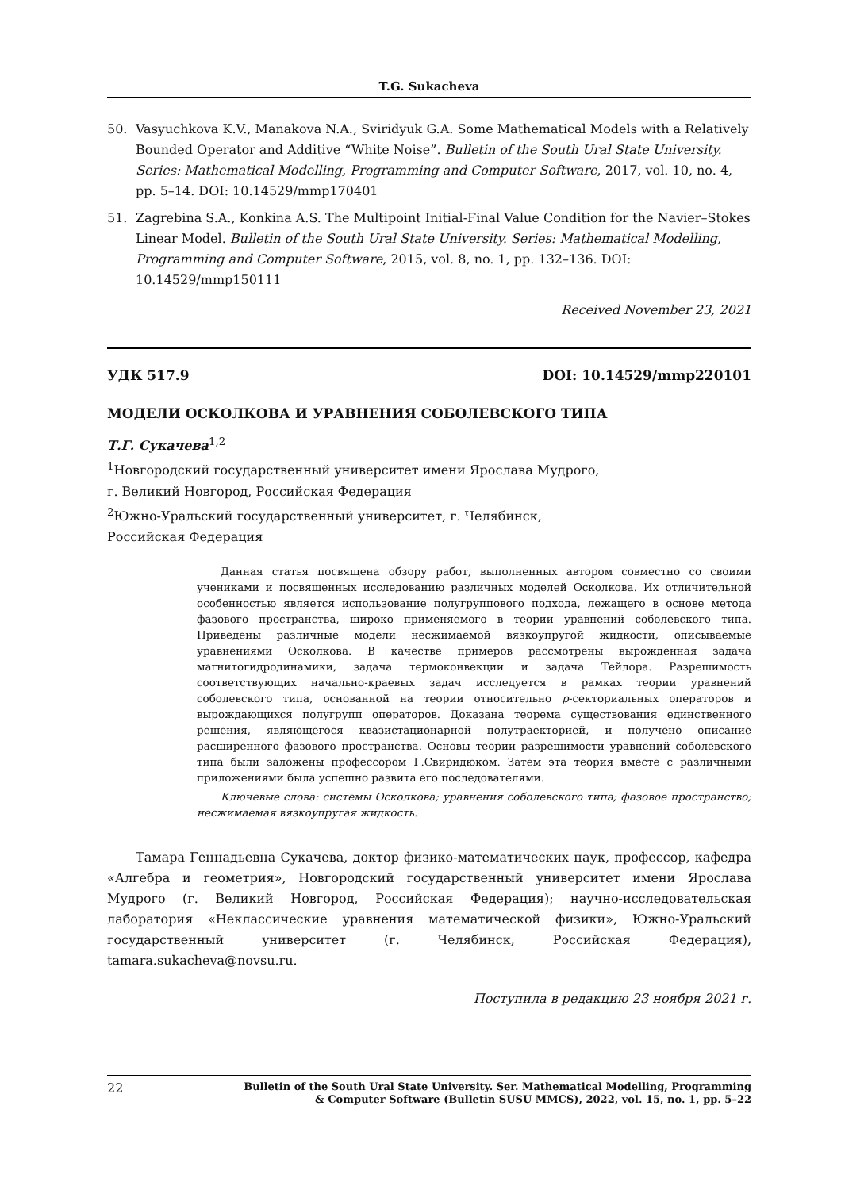T.G. Sukacheva
50. Vasyuchkova K.V., Manakova N.A., Sviridyuk G.A. Some Mathematical Models with a Relatively Bounded Operator and Additive “White Noise”. Bulletin of the South Ural State University. Series: Mathematical Modelling, Programming and Computer Software, 2017, vol. 10, no. 4, pp. 5–14. DOI: 10.14529/mmp170401
51. Zagrebina S.A., Konkina A.S. The Multipoint Initial-Final Value Condition for the Navier–Stokes Linear Model. Bulletin of the South Ural State University. Series: Mathematical Modelling, Programming and Computer Software, 2015, vol. 8, no. 1, pp. 132–136. DOI: 10.14529/mmp150111
Received November 23, 2021
УДК 517.9 DOI: 10.14529/mmp220101
МОДЕЛИ ОСКОЛКОВА И УРАВНЕНИЯ СОБОЛЕВСКОГО ТИПА
Т.Г. Сукачева<sup>1,2</sup>
<sup>1</sup> Новгородский государственный университет имени Ярослава Мудрого,
г. Великий Новгород, Российская Федерация
<sup>2</sup> Южно-Уральский государственный университет, г. Челябинск,
Российская Федерация
Данная статья посвящена обзору работ, выполненных автором совместно со своими учениками и посвященных исследованию различных моделей Осколкова. Их отличительной особенностью является использование полугруппового подхода, лежащего в основе метода фазового пространства, широко применяемого в теории уравнений соболевского типа. Приведены различные модели несжимаемой вязкоупругой жидкости, описываемые уравнениями Осколкова. В качестве примеров рассмотрены вырожденная задача магнитогидродинамики, задача термоконвекции и задача Тейлора. Разрешимость соответствующих начально-краевых задач исследуется в рамках теории уравнений соболевского типа, основанной на теории относительно p-секториальных операторов и вырождающихся полугрупп операторов. Доказана теорема существования единственного решения, являющегося квазистационарной полутраекторией, и получено описание расширенного фазового пространства. Основы теории разрешимости уравнений соболевского типа были заложены профессором Г.Свиридюком. Затем эта теория вместе с различными приложениями была успешно развита его последователями.
Ключевые слова: системы Осколкова; уравнения соболевского типа; фазовое пространство; несжимаемая вязкоупругая жидкость.
Тамара Геннадьевна Сукачева, доктор физико-математических наук, профессор, кафедра «Алгебра и геометрия», Новгородский государственный университет имени Ярослава Мудрого (г. Великий Новгород, Российская Федерация); научно-исследовательская лаборатория «Неклассические уравнения математической физики», Южно-Уральский государственный университет (г. Челябинск, Российская Федерация), tamara.sukacheva@novsu.ru.
Поступила в редакцию 23 ноября 2021 г.
22
Bulletin of the South Ural State University. Ser. Mathematical Modelling, Programming
& Computer Software (Bulletin SUSU MMCS), 2022, vol. 15, no. 1, pp. 5–22